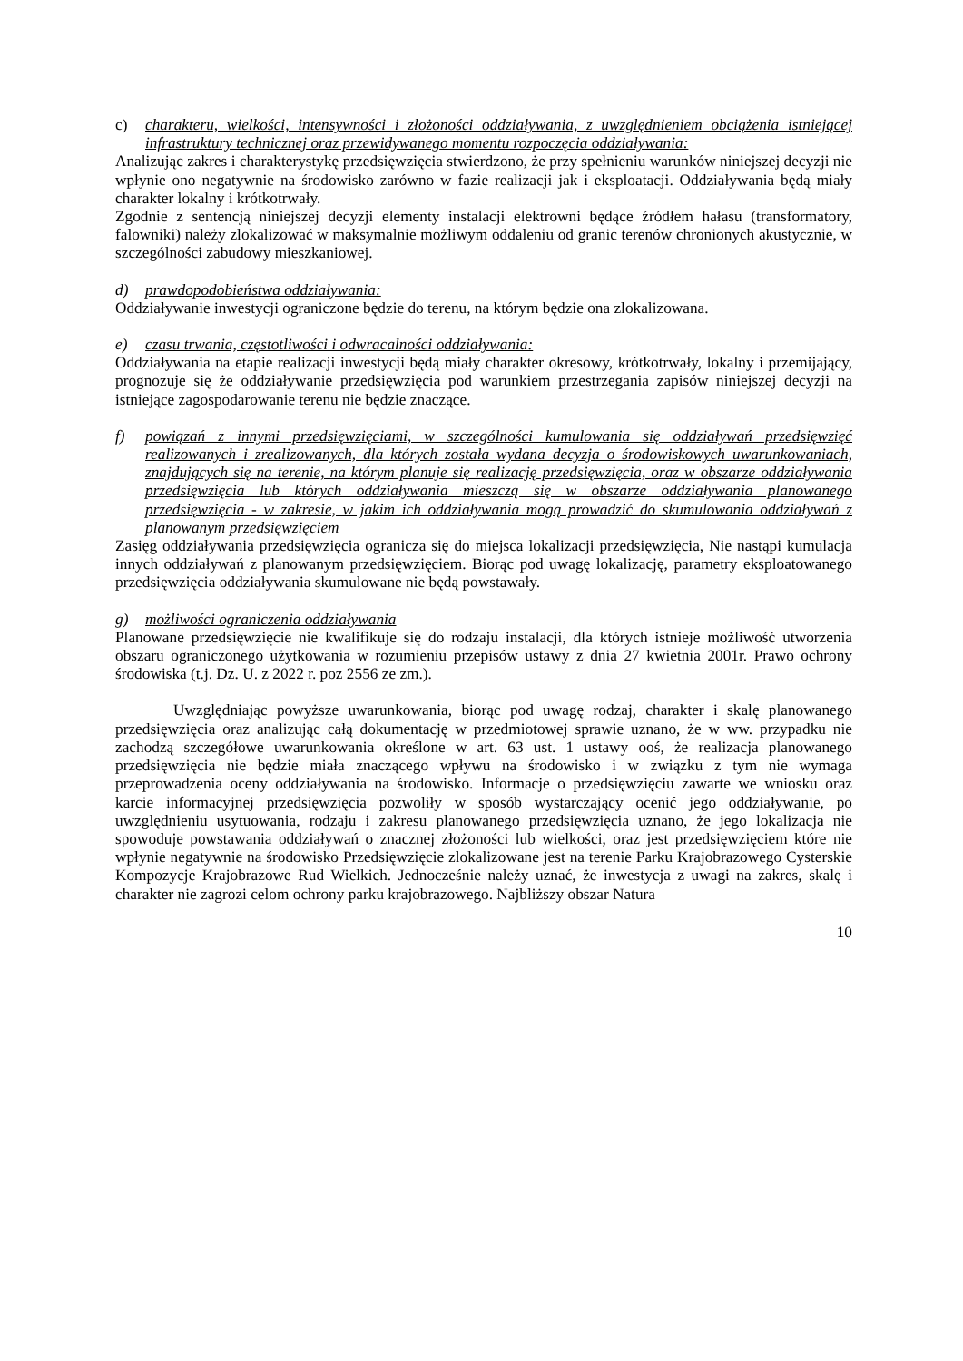c) charakteru, wielkości, intensywności i złożoności oddziaływania, z uwzględnieniem obciążenia istniejącej infrastruktury technicznej oraz przewidywanego momentu rozpoczęcia oddziaływania:
Analizując zakres i charakterystykę przedsięwzięcia stwierdzono, że przy spełnieniu warunków niniejszej decyzji nie wpłynie ono negatywnie na środowisko zarówno w fazie realizacji jak i eksploatacji. Oddziaływania będą miały charakter lokalny i krótkotrwały.
Zgodnie z sentencją niniejszej decyzji elementy instalacji elektrowni będące źródłem hałasu (transformatory, falowniki) należy zlokalizować w maksymalnie możliwym oddaleniu od granic terenów chronionych akustycznie, w szczególności zabudowy mieszkaniowej.
d) prawdopodobieństwa oddziaływania:
Oddziaływanie inwestycji ograniczone będzie do terenu, na którym będzie ona zlokalizowana.
e) czasu trwania, częstotliwości i odwracalności oddziaływania:
Oddziaływania na etapie realizacji inwestycji będą miały charakter okresowy, krótkotrwały, lokalny i przemijający, prognozuje się że oddziaływanie przedsięwzięcia pod warunkiem przestrzegania zapisów niniejszej decyzji na istniejące zagospodarowanie terenu nie będzie znaczące.
f) powiązań z innymi przedsięwzięciami, w szczególności kumulowania się oddziaływań przedsięwzięć realizowanych i zrealizowanych, dla których została wydana decyzja o środowiskowych uwarunkowaniach, znajdujących się na terenie, na którym planuje się realizację przedsięwzięcia, oraz w obszarze oddziaływania przedsięwzięcia lub których oddziaływania mieszczą się w obszarze oddziaływania planowanego przedsięwzięcia - w zakresie, w jakim ich oddziaływania mogą prowadzić do skumulowania oddziaływań z planowanym przedsięwzięciem
Zasięg oddziaływania przedsięwzięcia ogranicza się do miejsca lokalizacji przedsięwzięcia, Nie nastąpi kumulacja innych oddziaływań z planowanym przedsięwzięciem. Biorąc pod uwagę lokalizację, parametry eksploatowanego przedsięwzięcia oddziaływania skumulowane nie będą powstawały.
g) możliwości ograniczenia oddziaływania
Planowane przedsięwzięcie nie kwalifikuje się do rodzaju instalacji, dla których istnieje możliwość utworzenia obszaru ograniczonego użytkowania w rozumieniu przepisów ustawy z dnia 27 kwietnia 2001r. Prawo ochrony środowiska (t.j. Dz. U. z 2022 r. poz 2556 ze zm.).
Uwzględniając powyższe uwarunkowania, biorąc pod uwagę rodzaj, charakter i skalę planowanego przedsięwzięcia oraz analizując całą dokumentację w przedmiotowej sprawie uznano, że w ww. przypadku nie zachodzą szczegółowe uwarunkowania określone w art. 63 ust. 1 ustawy ooś, że realizacja planowanego przedsięwzięcia nie będzie miała znaczącego wpływu na środowisko i w związku z tym nie wymaga przeprowadzenia oceny oddziaływania na środowisko. Informacje o przedsięwzięciu zawarte we wniosku oraz karcie informacyjnej przedsięwzięcia pozwoliły w sposób wystarczający ocenić jego oddziaływanie, po uwzględnieniu usytuowania, rodzaju i zakresu planowanego przedsięwzięcia uznano, że jego lokalizacja nie spowoduje powstawania oddziaływań o znacznej złożoności lub wielkości, oraz jest przedsięwzięciem które nie wpłynie negatywnie na środowisko Przedsięwzięcie zlokalizowane jest na terenie Parku Krajobrazowego Cysterskie Kompozycje Krajobrazowe Rud Wielkich. Jednocześnie należy uznać, że inwestycja z uwagi na zakres, skalę i charakter nie zagrozi celom ochrony parku krajobrazowego. Najbliższy obszar Natura
10